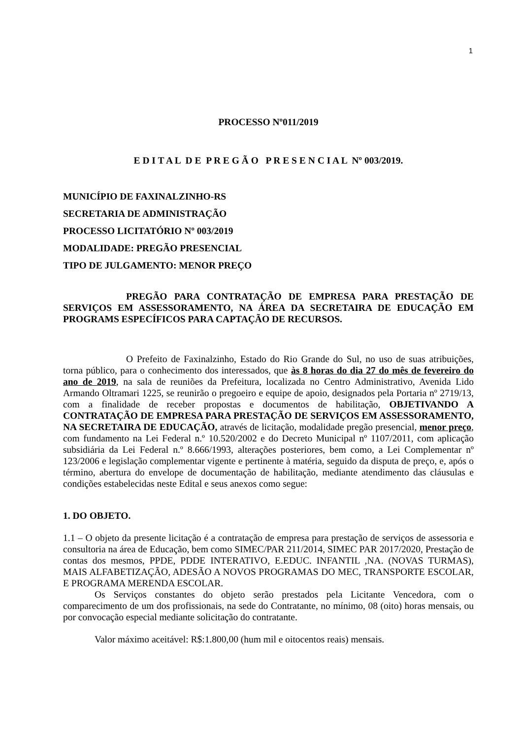1
PROCESSO Nº011/2019
E D I T A L D E P R E G Ã O P R E S E N C I A L Nº 003/2019.
MUNICÍPIO DE FAXINALZINHO-RS
SECRETARIA DE ADMINISTRAÇÃO
PROCESSO LICITATÓRIO Nº 003/2019
MODALIDADE: PREGÃO PRESENCIAL
TIPO DE JULGAMENTO: MENOR PREÇO
PREGÃO PARA CONTRATAÇÃO DE EMPRESA PARA PRESTAÇÃO DE SERVIÇOS EM ASSESSORAMENTO, NA ÁREA DA SECRETAIRA DE EDUCAÇÃO EM PROGRAMS ESPECÍFICOS PARA CAPTAÇÃO DE RECURSOS.
O Prefeito de Faxinalzinho, Estado do Rio Grande do Sul, no uso de suas atribuições, torna público, para o conhecimento dos interessados, que às 8 horas do dia 27 do mês de fevereiro do ano de 2019, na sala de reuniões da Prefeitura, localizada no Centro Administrativo, Avenida Lido Armando Oltramari 1225, se reunirão o pregoeiro e equipe de apoio, designados pela Portaria nº 2719/13, com a finalidade de receber propostas e documentos de habilitação, OBJETIVANDO A CONTRATAÇÃO DE EMPRESA PARA PRESTAÇÃO DE SERVIÇOS EM ASSESSORAMENTO, NA SECRETAIRA DE EDUCAÇÃO, através de licitação, modalidade pregão presencial, menor preço, com fundamento na Lei Federal n.º 10.520/2002 e do Decreto Municipal nº 1107/2011, com aplicação subsidiária da Lei Federal n.º 8.666/1993, alterações posteriores, bem como, a Lei Complementar nº 123/2006 e legislação complementar vigente e pertinente à matéria, seguido da disputa de preço, e, após o término, abertura do envelope de documentação de habilitação, mediante atendimento das cláusulas e condições estabelecidas neste Edital e seus anexos como segue:
1. DO OBJETO.
1.1 – O objeto da presente licitação é a contratação de empresa para prestação de serviços de assessoria e consultoria na área de Educação, bem como SIMEC/PAR 211/2014, SIMEC PAR 2017/2020, Prestação de contas dos mesmos, PPDE, PDDE INTERATIVO, E.EDUC. INFANTIL ,NA. (NOVAS TURMAS), MAIS ALFABETIZAÇÃO, ADESÃO A NOVOS PROGRAMAS DO MEC, TRANSPORTE ESCOLAR, E PROGRAMA MERENDA ESCOLAR.
Os Serviços constantes do objeto serão prestados pela Licitante Vencedora, com o comparecimento de um dos profissionais, na sede do Contratante, no mínimo, 08 (oito) horas mensais, ou por convocação especial mediante solicitação do contratante.
Valor máximo aceitável: R$:1.800,00 (hum mil e oitocentos reais) mensais.